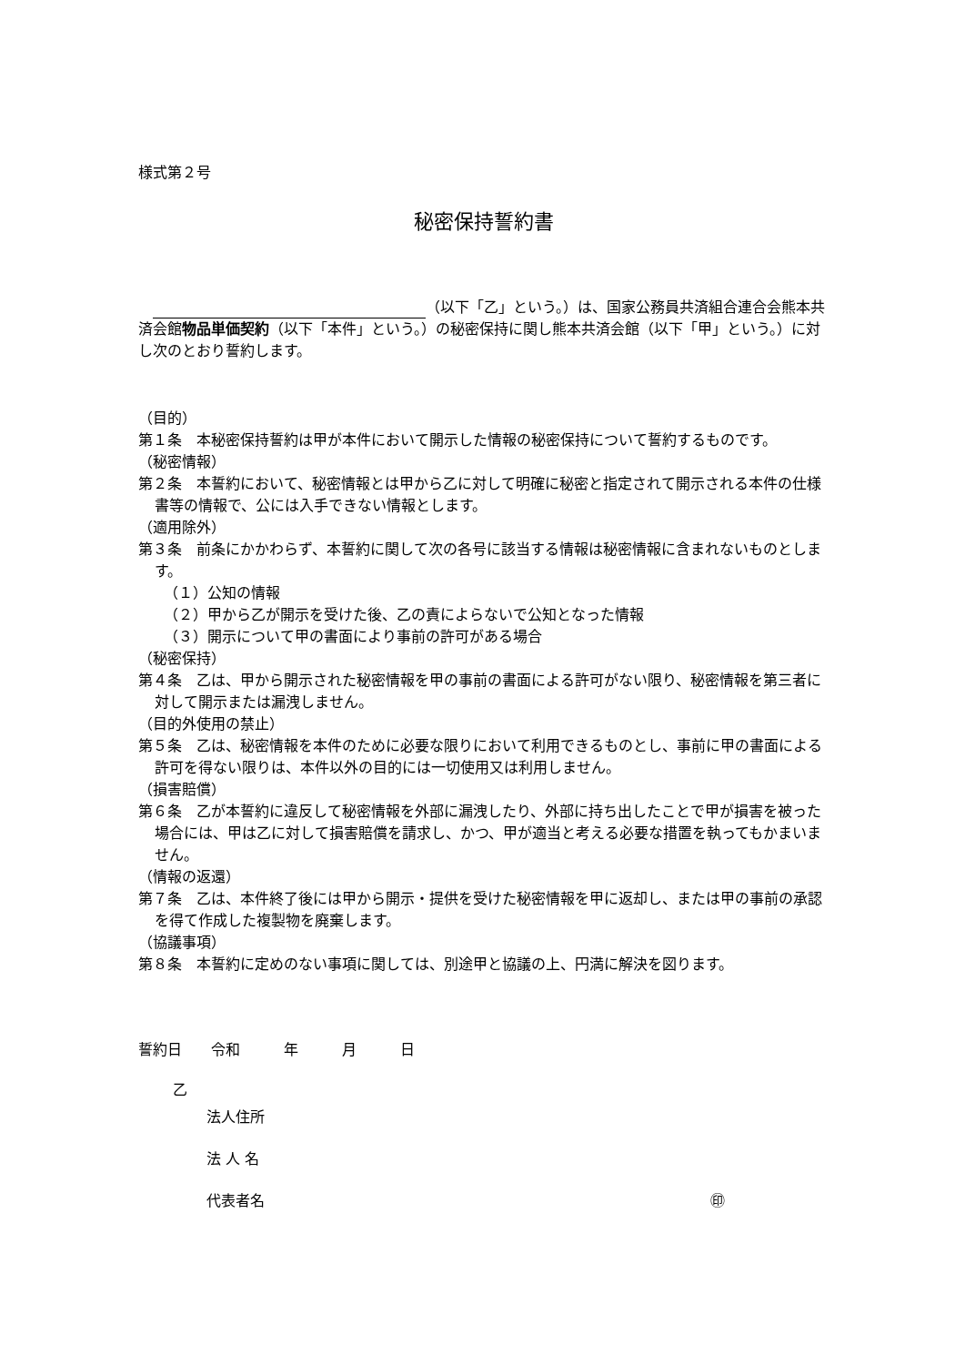様式第２号
秘密保持誓約書
　 （以下「乙」という。）は、国家公務員共済組合連合会熊本共済会館物品単価契約（以下「本件」という。）の秘密保持に関し熊本共済会館（以下「甲」という。）に対し次のとおり誓約します。
（目的）
第１条　本秘密保持誓約は甲が本件において開示した情報の秘密保持について誓約するものです。
（秘密情報）
第２条　本誓約において、秘密情報とは甲から乙に対して明確に秘密と指定されて開示される本件の仕様書等の情報で、公には入手できない情報とします。
（適用除外）
第３条　前条にかかわらず、本誓約に関して次の各号に該当する情報は秘密情報に含まれないものとします。
（１）公知の情報
（２）甲から乙が開示を受けた後、乙の責によらないで公知となった情報
（３）開示について甲の書面により事前の許可がある場合
（秘密保持）
第４条　乙は、甲から開示された秘密情報を甲の事前の書面による許可がない限り、秘密情報を第三者に対して開示または漏洩しません。
（目的外使用の禁止）
第５条　乙は、秘密情報を本件のために必要な限りにおいて利用できるものとし、事前に甲の書面による許可を得ない限りは、本件以外の目的には一切使用又は利用しません。
（損害賠償）
第６条　乙が本誓約に違反して秘密情報を外部に漏洩したり、外部に持ち出したことで甲が損害を被った場合には、甲は乙に対して損害賠償を請求し、かつ、甲が適当と考える必要な措置を執ってもかまいません。
（情報の返還）
第７条　乙は、本件終了後には甲から開示・提供を受けた秘密情報を甲に返却し、または甲の事前の承認を得て作成した複製物を廃棄します。
（協議事項）
第８条　本誓約に定めのない事項に関しては、別途甲と協議の上、円満に解決を図ります。
誓約日　　令和　　　年　　　月　　　日
乙
法人住所
法 人 名
代表者名 ㊞